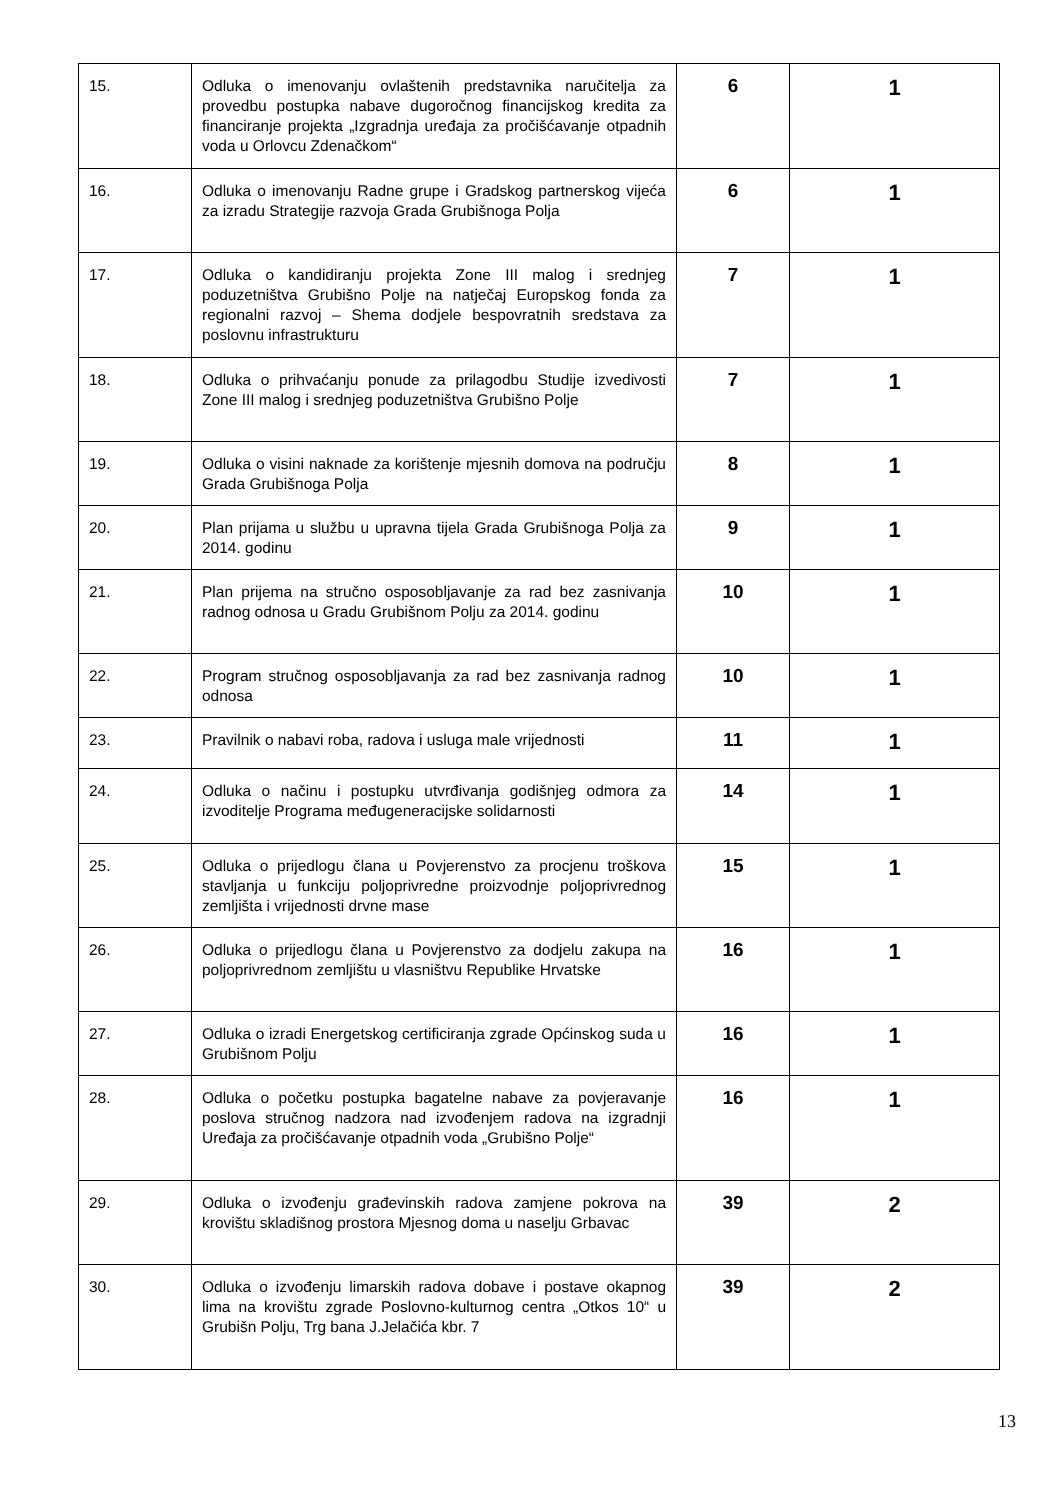| 15. | Odluka o imenovanju ovlaštenih predstavnika naručitelja za provedbu postupka nabave dugoročnog financijskog kredita za financiranje projekta „Izgradnja uređaja za pročišćavanje otpadnih voda u Orlovcu Zdenačkom“ | 6 | 1 |
| 16. | Odluka o imenovanju Radne grupe i Gradskog partnerskog vijeća za izradu Strategije razvoja Grada Grubišnoga Polja | 6 | 1 |
| 17. | Odluka o kandidiranju projekta Zone III malog i srednjeg poduzetništva Grubišno Polje na natječaj Europskog fonda za regionalni razvoj – Shema dodjele bespovratnih sredstava za poslovnu infrastrukturu | 7 | 1 |
| 18. | Odluka o prihvaćanju ponude za prilagodbu Studije izvedivosti Zone III malog i srednjeg poduzetništva Grubišno Polje | 7 | 1 |
| 19. | Odluka o visini naknade za korištenje mjesnih domova na području Grada Grubišnoga Polja | 8 | 1 |
| 20. | Plan prijama u službu u upravna tijela Grada Grubišnoga Polja za 2014. godinu | 9 | 1 |
| 21. | Plan prijema na stručno osposobljavanje za rad bez zasnivanja radnog odnosa u Gradu Grubišnom Polju za 2014. godinu | 10 | 1 |
| 22. | Program stručnog osposobljavanja za rad bez zasnivanja radnog odnosa | 10 | 1 |
| 23. | Pravilnik o nabavi roba, radova i usluga male vrijednosti | 11 | 1 |
| 24. | Odluka o načinu i postupku utvrđivanja godišnjeg odmora za izvoditelje Programa međugeneracijske solidarnosti | 14 | 1 |
| 25. | Odluka o prijedlogu člana u Povjerenstvo za procjenu troškova stavljanja u funkciju poljoprivredne proizvodnje poljoprivrednog zemljišta i vrijednosti drvne mase | 15 | 1 |
| 26. | Odluka o prijedlogu člana u Povjerenstvo za dodjelu zakupa na poljoprivrednom zemljištu u vlasništvu Republike Hrvatske | 16 | 1 |
| 27. | Odluka o izradi Energetskog certificiranja zgrade Općinskog suda u Grubišnom Polju | 16 | 1 |
| 28. | Odluka o početku postupka bagatelne nabave za povjeravanje poslova stručnog nadzora nad izvođenjem radova na izgradnji Uređaja za pročišćavanje otpadnih voda „Grubišno Polje“ | 16 | 1 |
| 29. | Odluka o izvođenju građevinskih radova zamjene pokrova na krovištu skladišnog prostora Mjesnog doma u naselju Grbavac | 39 | 2 |
| 30. | Odluka o izvođenju limarskih radova dobave i postave okapnog lima na krovištu zgrade Poslovno-kulturnog centra „Otkos 10“ u Grubišn Polju, Trg bana J.Jelačića kbr. 7 | 39 | 2 |
13